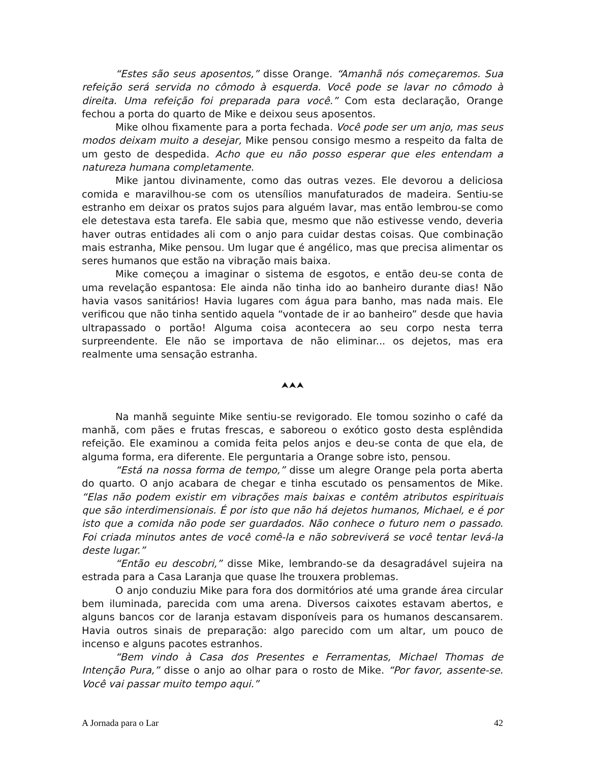“Estes são seus aposentos,” disse Orange. “Amanhã nós começaremos. Sua refeição será servida no cômodo à esquerda. Você pode se lavar no cômodo à direita. Uma refeição foi preparada para você.” Com esta declaração, Orange fechou a porta do quarto de Mike e deixou seus aposentos.
Mike olhou fixamente para a porta fechada. Você pode ser um anjo, mas seus modos deixam muito a desejar, Mike pensou consigo mesmo a respeito da falta de um gesto de despedida. Acho que eu não posso esperar que eles entendam a natureza humana completamente.
Mike jantou divinamente, como das outras vezes. Ele devorou a deliciosa comida e maravilhou-se com os utensílios manufaturados de madeira. Sentiu-se estranho em deixar os pratos sujos para alguém lavar, mas então lembrou-se como ele detestava esta tarefa. Ele sabia que, mesmo que não estivesse vendo, deveria haver outras entidades ali com o anjo para cuidar destas coisas. Que combinação mais estranha, Mike pensou. Um lugar que é angélico, mas que precisa alimentar os seres humanos que estão na vibração mais baixa.
Mike começou a imaginar o sistema de esgotos, e então deu-se conta de uma revelação espantosa: Ele ainda não tinha ido ao banheiro durante dias! Não havia vasos sanitários! Havia lugares com água para banho, mas nada mais. Ele verificou que não tinha sentido aquela “vontade de ir ao banheiro” desde que havia ultrapassado o portão! Alguma coisa acontecera ao seu corpo nesta terra surpreendente. Ele não se importava de não eliminar... os dejetos, mas era realmente uma sensação estranha.
⮝⮝⮝
Na manhã seguinte Mike sentiu-se revigorado. Ele tomou sozinho o café da manhã, com pães e frutas frescas, e saboreou o exótico gosto desta esplêndida refeição. Ele examinou a comida feita pelos anjos e deu-se conta de que ela, de alguma forma, era diferente. Ele perguntaria a Orange sobre isto, pensou.
“Está na nossa forma de tempo,” disse um alegre Orange pela porta aberta do quarto. O anjo acabara de chegar e tinha escutado os pensamentos de Mike. “Elas não podem existir em vibrações mais baixas e contêm atributos espirituais que são interdimensionais. É por isto que não há dejetos humanos, Michael, e é por isto que a comida não pode ser guardados. Não conhece o futuro nem o passado. Foi criada minutos antes de você comê-la e não sobreviverá se você tentar levá-la deste lugar.”
“Então eu descobri,” disse Mike, lembrando-se da desagradável sujeira na estrada para a Casa Laranja que quase lhe trouxera problemas.
O anjo conduziu Mike para fora dos dormitórios até uma grande área circular bem iluminada, parecida com uma arena. Diversos caixotes estavam abertos, e alguns bancos cor de laranja estavam disponíveis para os humanos descansarem. Havia outros sinais de preparação: algo parecido com um altar, um pouco de incenso e alguns pacotes estranhos.
“Bem vindo à Casa dos Presentes e Ferramentas, Michael Thomas de Intenção Pura,” disse o anjo ao olhar para o rosto de Mike. “Por favor, assente-se. Você vai passar muito tempo aqui.”
A Jornada para o Lar 42